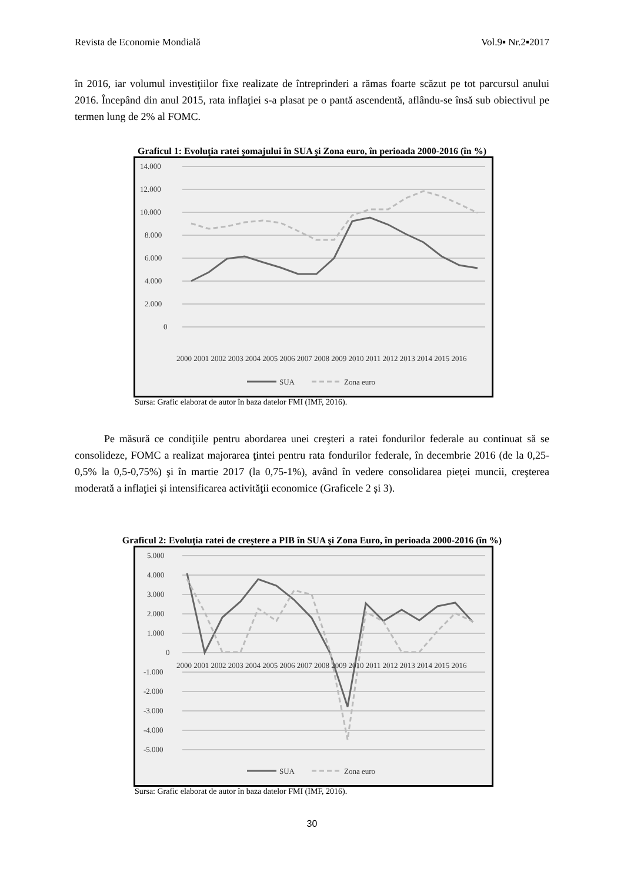Revista de Economie Mondială Vol.9▪ Nr.2▪2017
în 2016, iar volumul investiţiilor fixe realizate de întreprinderi a rămas foarte scăzut pe tot parcursul anului 2016. Începând din anul 2015, rata inflaţiei s-a plasat pe o pantă ascendentă, aflându-se însă sub obiectivul pe termen lung de 2% al FOMC.
Graficul 1: Evoluţia ratei şomajului în SUA şi Zona euro, în perioada 2000-2016 (în %)
14.000
12.000
10.000
8.000
6.000
4.000
2.000
0
2000 2001 2002 2003 2004 2005 2006 2007 2008 2009 2010 2011 2012 2013 2014 2015 2016
SUA
Zona euro
Sursa: Grafic elaborat de autor în baza datelor FMI (IMF, 2016).
Pe măsură ce condiţiile pentru abordarea unei creşteri a ratei fondurilor federale au continuat să se consolideze, FOMC a realizat majorarea ţintei pentru rata fondurilor federale, în decembrie 2016 (de la 0,25-0,5% la 0,5-0,75%) şi în martie 2017 (la 0,75-1%), având în vedere consolidarea pieței muncii, creşterea moderată a inflaţiei și intensificarea activităţii economice (Graficele 2 și 3).
Graficul 2: Evoluţia ratei de creştere a PIB în SUA şi Zona Euro, în perioada 2000-2016 (în %)
5.000
4.000
3.000
2.000
1.000
0
-1.000
-2.000
-3.000
-4.000
-5.000
2000 2001 2002 2003 2004 2005 2006 2007 2008 2009 2010 2011 2012 2013 2014 2015 2016
SUA
Zona euro
Sursa: Grafic elaborat de autor în baza datelor FMI (IMF, 2016).
30